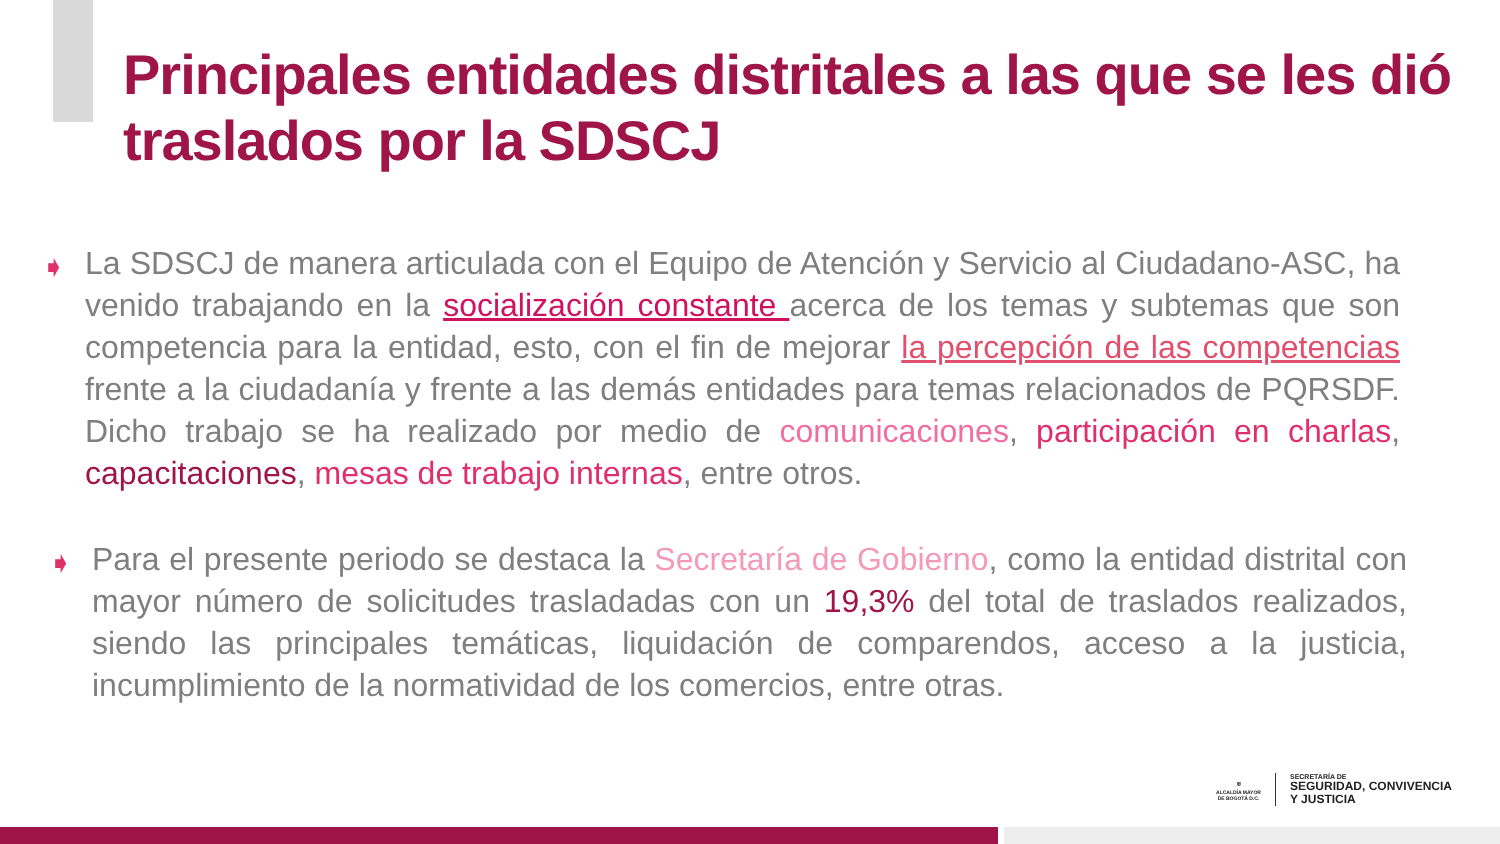Principales entidades distritales a las que se les dió traslados por la SDSCJ
➧ La SDSCJ de manera articulada con el Equipo de Atención y Servicio al Ciudadano-ASC, ha venido trabajando en la socialización constante acerca de los temas y subtemas que son competencia para la entidad, esto, con el fin de mejorar la percepción de las competencias frente a la ciudadanía y frente a las demás entidades para temas relacionados de PQRSDF. Dicho trabajo se ha realizado por medio de comunicaciones, participación en charlas, capacitaciones, mesas de trabajo internas, entre otros.
➧ Para el presente periodo se destaca la Secretaría de Gobierno, como la entidad distrital con mayor número de solicitudes trasladadas con un 19,3% del total de traslados realizados, siendo las principales temáticas, liquidación de comparendos, acceso a la justicia, incumplimiento de la normatividad de los comercios, entre otras.
⛨
ALCALDÍA MAYOR
DE BOGOTÁ D.C.
SECRETARÍA DE
SEGURIDAD, CONVIVENCIA
Y JUSTICIA